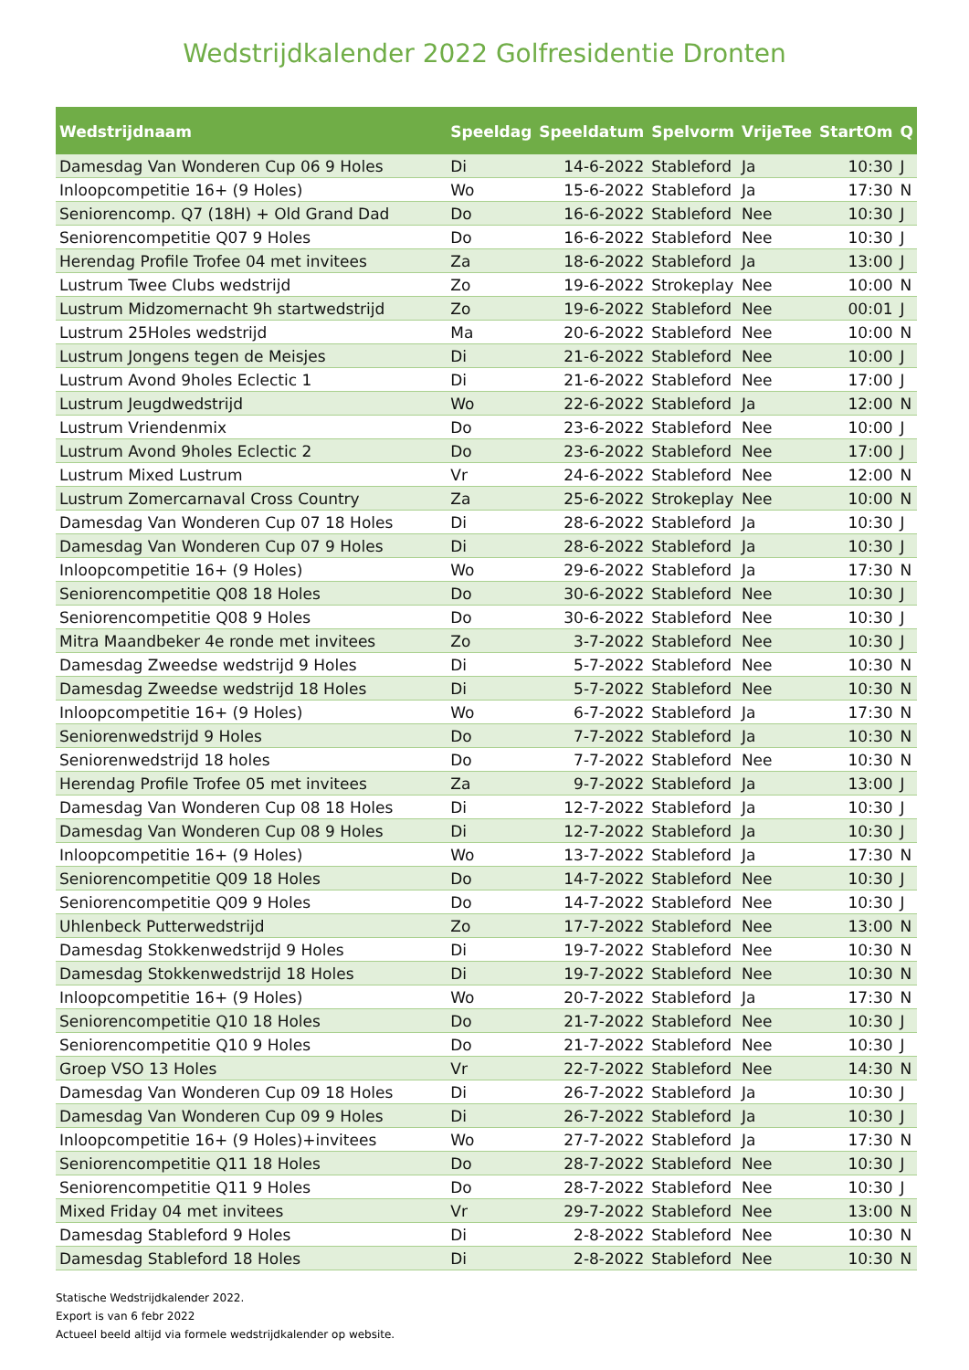Wedstrijdkalender 2022 Golfresidentie Dronten
| Wedstrijdnaam | Speeldag | Speeldatum | Spelvorm | VrijeTee | StartOm | Q |
| --- | --- | --- | --- | --- | --- | --- |
| Damesdag Van Wonderen Cup 06 9 Holes | Di | 14-6-2022 | Stableford | Ja | 10:30 | J |
| Inloopcompetitie 16+ (9 Holes) | Wo | 15-6-2022 | Stableford | Ja | 17:30 | N |
| Seniorencomp. Q7 (18H) + Old Grand Dad | Do | 16-6-2022 | Stableford | Nee | 10:30 | J |
| Seniorencompetitie Q07 9 Holes | Do | 16-6-2022 | Stableford | Nee | 10:30 | J |
| Herendag Profile Trofee 04 met invitees | Za | 18-6-2022 | Stableford | Ja | 13:00 | J |
| Lustrum Twee Clubs wedstrijd | Zo | 19-6-2022 | Strokeplay | Nee | 10:00 | N |
| Lustrum Midzomernacht 9h startwedstrijd | Zo | 19-6-2022 | Stableford | Nee | 00:01 | J |
| Lustrum 25Holes wedstrijd | Ma | 20-6-2022 | Stableford | Nee | 10:00 | N |
| Lustrum Jongens tegen de Meisjes | Di | 21-6-2022 | Stableford | Nee | 10:00 | J |
| Lustrum Avond 9holes Eclectic 1 | Di | 21-6-2022 | Stableford | Nee | 17:00 | J |
| Lustrum Jeugdwedstrijd | Wo | 22-6-2022 | Stableford | Ja | 12:00 | N |
| Lustrum Vriendenmix | Do | 23-6-2022 | Stableford | Nee | 10:00 | J |
| Lustrum Avond 9holes Eclectic 2 | Do | 23-6-2022 | Stableford | Nee | 17:00 | J |
| Lustrum Mixed Lustrum | Vr | 24-6-2022 | Stableford | Nee | 12:00 | N |
| Lustrum Zomercarnaval Cross Country | Za | 25-6-2022 | Strokeplay | Nee | 10:00 | N |
| Damesdag Van Wonderen Cup 07 18 Holes | Di | 28-6-2022 | Stableford | Ja | 10:30 | J |
| Damesdag Van Wonderen Cup 07 9 Holes | Di | 28-6-2022 | Stableford | Ja | 10:30 | J |
| Inloopcompetitie 16+ (9 Holes) | Wo | 29-6-2022 | Stableford | Ja | 17:30 | N |
| Seniorencompetitie Q08 18 Holes | Do | 30-6-2022 | Stableford | Nee | 10:30 | J |
| Seniorencompetitie Q08 9 Holes | Do | 30-6-2022 | Stableford | Nee | 10:30 | J |
| Mitra Maandbeker 4e ronde met invitees | Zo | 3-7-2022 | Stableford | Nee | 10:30 | J |
| Damesdag Zweedse wedstrijd 9 Holes | Di | 5-7-2022 | Stableford | Nee | 10:30 | N |
| Damesdag Zweedse wedstrijd 18 Holes | Di | 5-7-2022 | Stableford | Nee | 10:30 | N |
| Inloopcompetitie 16+ (9 Holes) | Wo | 6-7-2022 | Stableford | Ja | 17:30 | N |
| Seniorenwedstrijd 9 Holes | Do | 7-7-2022 | Stableford | Ja | 10:30 | N |
| Seniorenwedstrijd 18 holes | Do | 7-7-2022 | Stableford | Nee | 10:30 | N |
| Herendag Profile Trofee 05 met invitees | Za | 9-7-2022 | Stableford | Ja | 13:00 | J |
| Damesdag Van Wonderen Cup 08 18 Holes | Di | 12-7-2022 | Stableford | Ja | 10:30 | J |
| Damesdag Van Wonderen Cup 08 9 Holes | Di | 12-7-2022 | Stableford | Ja | 10:30 | J |
| Inloopcompetitie 16+ (9 Holes) | Wo | 13-7-2022 | Stableford | Ja | 17:30 | N |
| Seniorencompetitie Q09 18 Holes | Do | 14-7-2022 | Stableford | Nee | 10:30 | J |
| Seniorencompetitie Q09 9 Holes | Do | 14-7-2022 | Stableford | Nee | 10:30 | J |
| Uhlenbeck Putterwedstrijd | Zo | 17-7-2022 | Stableford | Nee | 13:00 | N |
| Damesdag Stokkenwedstrijd 9 Holes | Di | 19-7-2022 | Stableford | Nee | 10:30 | N |
| Damesdag Stokkenwedstrijd 18 Holes | Di | 19-7-2022 | Stableford | Nee | 10:30 | N |
| Inloopcompetitie 16+ (9 Holes) | Wo | 20-7-2022 | Stableford | Ja | 17:30 | N |
| Seniorencompetitie Q10 18 Holes | Do | 21-7-2022 | Stableford | Nee | 10:30 | J |
| Seniorencompetitie Q10 9 Holes | Do | 21-7-2022 | Stableford | Nee | 10:30 | J |
| Groep VSO 13 Holes | Vr | 22-7-2022 | Stableford | Nee | 14:30 | N |
| Damesdag Van Wonderen Cup 09 18 Holes | Di | 26-7-2022 | Stableford | Ja | 10:30 | J |
| Damesdag Van Wonderen Cup 09 9 Holes | Di | 26-7-2022 | Stableford | Ja | 10:30 | J |
| Inloopcompetitie 16+ (9 Holes)+invitees | Wo | 27-7-2022 | Stableford | Ja | 17:30 | N |
| Seniorencompetitie Q11 18 Holes | Do | 28-7-2022 | Stableford | Nee | 10:30 | J |
| Seniorencompetitie Q11 9 Holes | Do | 28-7-2022 | Stableford | Nee | 10:30 | J |
| Mixed Friday 04 met invitees | Vr | 29-7-2022 | Stableford | Nee | 13:00 | N |
| Damesdag Stableford 9 Holes | Di | 2-8-2022 | Stableford | Nee | 10:30 | N |
| Damesdag Stableford 18 Holes | Di | 2-8-2022 | Stableford | Nee | 10:30 | N |
Statische Wedstrijdkalender 2022.
Export is van 6 febr 2022
Actueel beeld altijd via formele wedstrijdkalender op website.